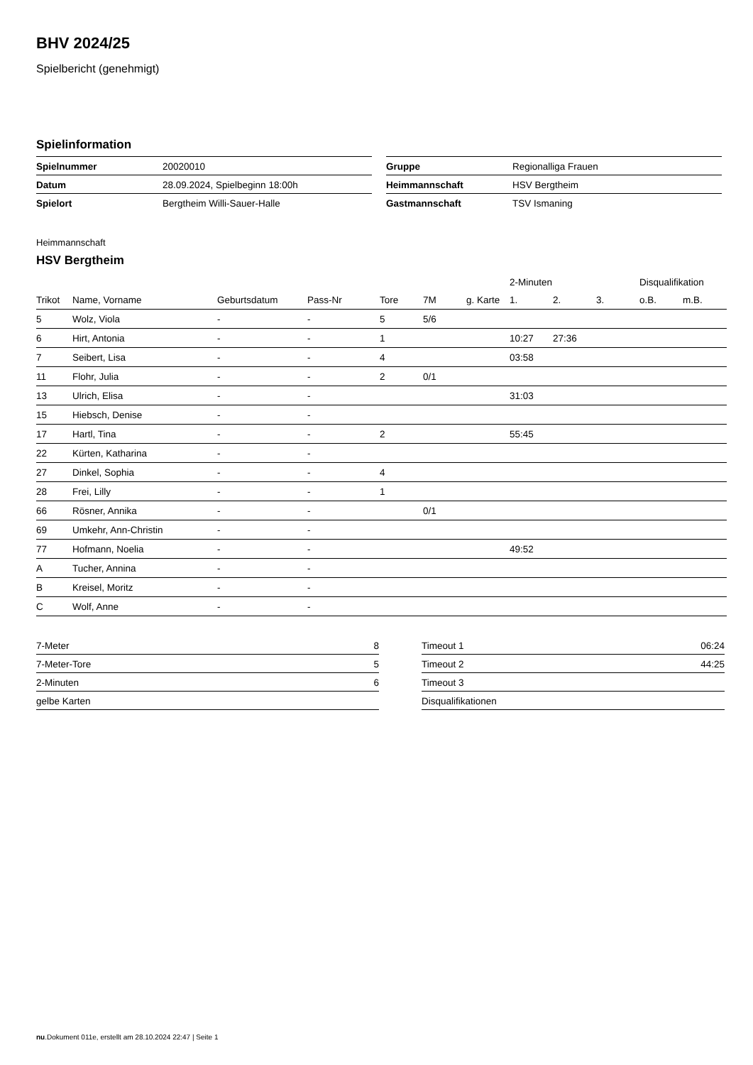BHV 2024/25
Spielbericht (genehmigt)
Spielinformation
| Spielnummer | 20020010 |
| Datum | 28.09.2024, Spielbeginn 18:00h |
| Spielort | Bergtheim Willi-Sauer-Halle |
| Gruppe | Regionalliga Frauen |
| Heimmannschaft | HSV Bergtheim |
| Gastmannschaft | TSV Ismaning |
Heimmannschaft
HSV Bergtheim
| | | | | | | | 2-Minuten | | | Disqualifikation | |
| --- | --- | --- | --- | --- | --- | --- | --- | --- | --- | --- | --- |
| Trikot | Name, Vorname | Geburtsdatum | Pass-Nr | Tore | 7M | g. Karte | 1. | 2. | 3. | o.B. | m.B. |
| 5 | Wolz, Viola | - | - | 5 | 5/6 | | | | | | |
| 6 | Hirt, Antonia | - | - | 1 | | | 10:27 | 27:36 | | | |
| 7 | Seibert, Lisa | - | - | 4 | | | 03:58 | | | | |
| 11 | Flohr, Julia | - | - | 2 | 0/1 | | | | | | |
| 13 | Ulrich, Elisa | - | - | | | | 31:03 | | | | |
| 15 | Hiebsch, Denise | - | - | | | | | | | | |
| 17 | Hartl, Tina | - | - | 2 | | | 55:45 | | | | |
| 22 | Kürten, Katharina | - | - | | | | | | | | |
| 27 | Dinkel, Sophia | - | - | 4 | | | | | | | |
| 28 | Frei, Lilly | - | - | 1 | | | | | | | |
| 66 | Rösner, Annika | - | - | | 0/1 | | | | | | |
| 69 | Umkehr, Ann-Christin | - | - | | | | | | | | |
| 77 | Hofmann, Noelia | - | - | | | | 49:52 | | | | |
| A | Tucher, Annina | - | - | | | | | | | | |
| B | Kreisel, Moritz | - | - | | | | | | | | |
| C | Wolf, Anne | - | - | | | | | | | | |
| 7-Meter | 8 |
| 7-Meter-Tore | 5 |
| 2-Minuten | 6 |
| gelbe Karten | |
| Timeout 1 | 06:24 |
| Timeout 2 | 44:25 |
| Timeout 3 | |
| Disqualifikationen | |
nu.Dokument 011e, erstellt am 28.10.2024 22:47 | Seite 1